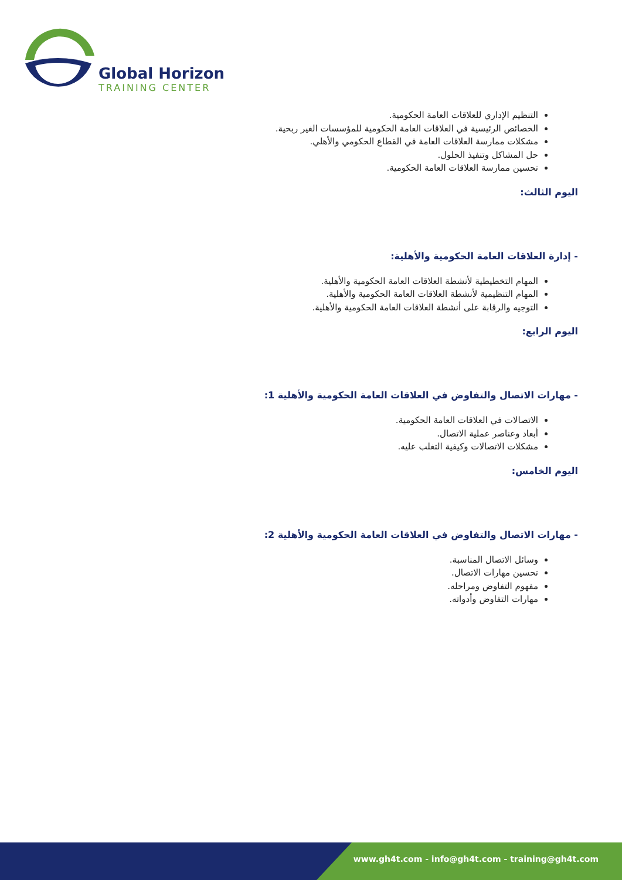Global Horizon
TRAINING CENTER
التنظيم الإداري للعلاقات العامة الحكومية.
الخصائص الرئيسية في العلاقات العامة الحكومية للمؤسسات الغير ربحية.
مشكلات ممارسة العلاقات العامة في القطاع الحكومي والأهلي.
حل المشاكل وتنفيذ الحلول.
تحسين ممارسة العلاقات العامة الحكومية.
اليوم الثالث:
- إدارة العلاقات العامة الحكومية والأهلية:
المهام التخطيطية لأنشطة العلاقات العامة الحكومية والأهلية.
المهام التنظيمية لأنشطة العلاقات العامة الحكومية والأهلية.
التوجيه والرقابة على أنشطة العلاقات العامة الحكومية والأهلية.
اليوم الرابع:
- مهارات الاتصال والتفاوض في العلاقات العامة الحكومية والأهلية 1:
الاتصالات في العلاقات العامة الحكومية.
أبعاد وعناصر عملية الاتصال.
مشكلات الاتصالات وكيفية التغلب عليه.
اليوم الخامس:
- مهارات الاتصال والتفاوض في العلاقات العامة الحكومية والأهلية 2:
وسائل الاتصال المناسبة.
تحسين مهارات الاتصال.
مفهوم التفاوض ومراحله.
مهارات التفاوض وأدواته.
www.gh4t.com - info@gh4t.com - training@gh4t.com